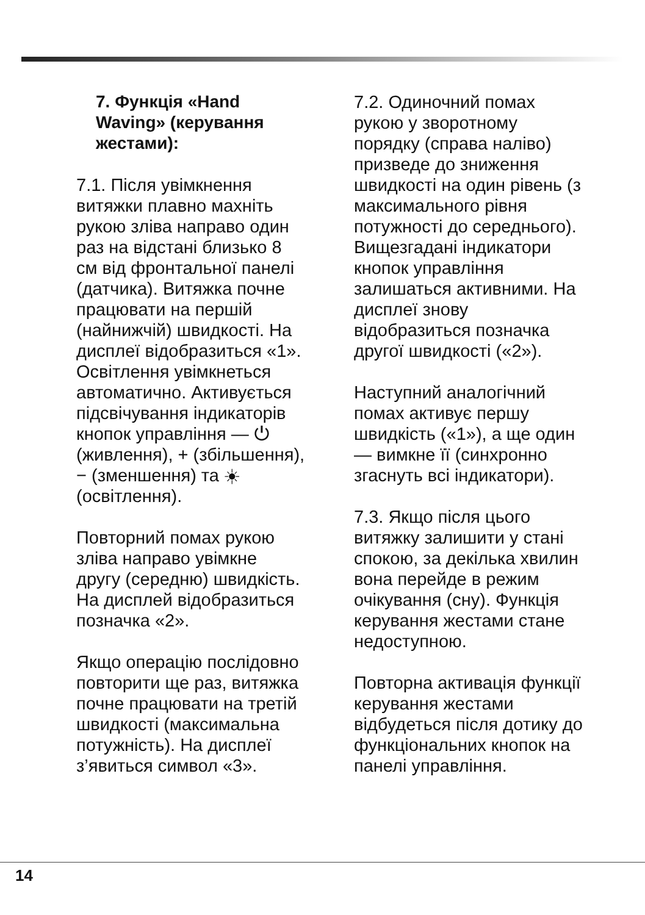7. Функція «Hand Waving» (керування жестами):
7.1. Після увімкнення витяжки плавно махніть рукою зліва направо один раз на відстані близько 8 см від фронтальної панелі (датчика). Витяжка почне працювати на першій (найнижчій) швидкості. На дисплеї відобразиться «1». Освітлення увімкнеться автоматично. Активується підсвічування індикаторів кнопок управління — ⏻ (живлення), + (збільшення), − (зменшення) та ☀ (освітлення).
Повторний помах рукою зліва направо увімкне другу (середню) швидкість. На дисплей відобразиться позначка «2».
Якщо операцію послідовно повторити ще раз, витяжка почне працювати на третій швидкості (максимальна потужність). На дисплеї з’явиться символ «3».
7.2. Одиночний помах рукою у зворотному порядку (справа наліво) призведе до зниження швидкості на один рівень (з максимального рівня потужності до середнього). Вищезгадані індикатори кнопок управління залишаться активними. На дисплеї знову відобразиться позначка другої швидкості («2»).
Наступний аналогічний помах активує першу швидкість («1»), а ще один — вимкне її (синхронно згаснуть всі індикатори).
7.3. Якщо після цього витяжку залишити у стані спокою, за декілька хвилин вона перейде в режим очікування (сну). Функція керування жестами стане недоступною.
Повторна активація функції керування жестами відбудеться після дотику до функціональних кнопок на панелі управління.
14